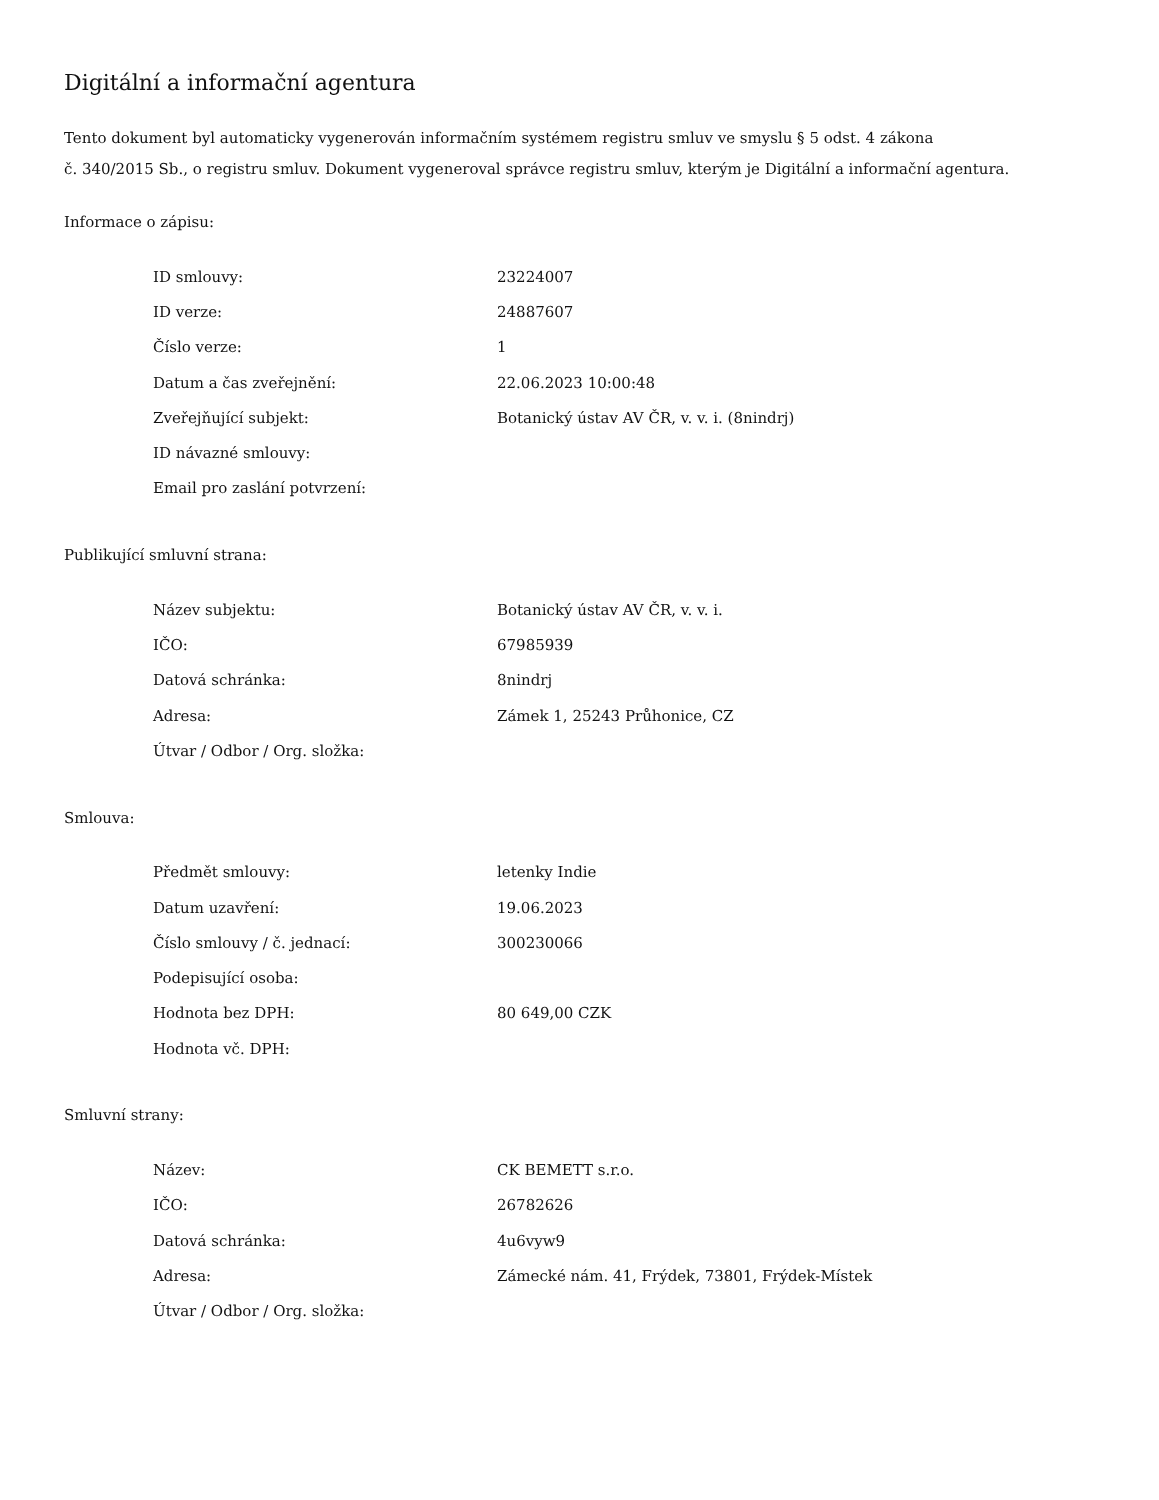Digitální a informační agentura
Tento dokument byl automaticky vygenerován informačním systémem registru smluv ve smyslu § 5 odst. 4 zákona
č. 340/2015 Sb., o registru smluv. Dokument vygeneroval správce registru smluv, kterým je Digitální a informační agentura.
Informace o zápisu:
| ID smlouvy: | 23224007 |
| ID verze: | 24887607 |
| Číslo verze: | 1 |
| Datum a čas zveřejnění: | 22.06.2023 10:00:48 |
| Zveřejňující subjekt: | Botanický ústav AV ČR, v. v. i. (8nindrj) |
| ID návazné smlouvy: | |
| Email pro zaslání potvrzení: | |
Publikující smluvní strana:
| Název subjektu: | Botanický ústav AV ČR, v. v. i. |
| IČO: | 67985939 |
| Datová schránka: | 8nindrj |
| Adresa: | Zámek 1, 25243 Průhonice, CZ |
| Útvar / Odbor / Org. složka: | |
Smlouva:
| Předmět smlouvy: | letenky Indie |
| Datum uzavření: | 19.06.2023 |
| Číslo smlouvy / č. jednací: | 300230066 |
| Podepisující osoba: | |
| Hodnota bez DPH: | 80 649,00 CZK |
| Hodnota vč. DPH: | |
Smluvní strany:
| Název: | CK BEMETT s.r.o. |
| IČO: | 26782626 |
| Datová schránka: | 4u6vyw9 |
| Adresa: | Zámecké nám. 41, Frýdek, 73801, Frýdek-Místek |
| Útvar / Odbor / Org. složka: | |